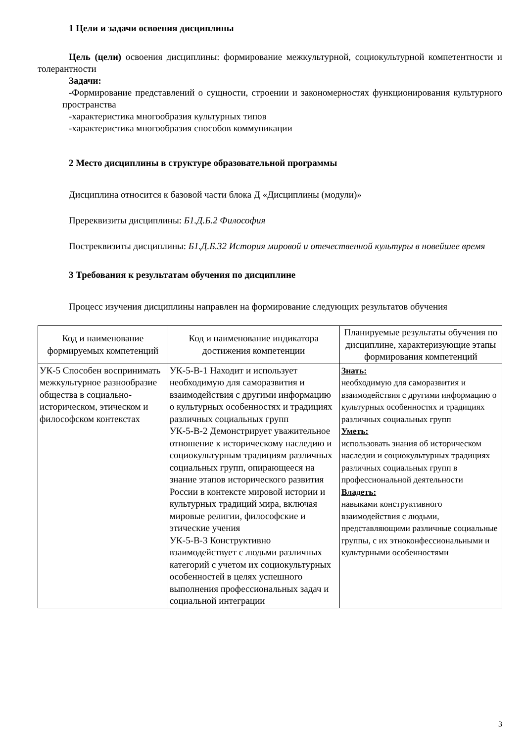1 Цели и задачи освоения дисциплины
Цель (цели) освоения дисциплины: формирование межкультурной, социокультурной компетентности и толерантности
Задачи:
-Формирование представлений о сущности, строении и закономерностях функционирования культурного пространства
-характеристика многообразия культурных типов
-характеристика многообразия способов коммуникации
2 Место дисциплины в структуре образовательной программы
Дисциплина относится к базовой части блока Д «Дисциплины (модули)»
Пререквизиты дисциплины: Б1.Д.Б.2 Философия
Постреквизиты дисциплины: Б1.Д.Б.32 История мировой и отечественной культуры в новейшее время
3 Требования к результатам обучения по дисциплине
Процесс изучения дисциплины направлен на формирование следующих результатов обучения
| Код и наименование формируемых компетенций | Код и наименование индикатора достижения компетенции | Планируемые результаты обучения по дисциплине, характеризующие этапы формирования компетенций |
| --- | --- | --- |
| УК-5 Способен воспринимать межкультурное разнообразие общества в социально-историческом, этическом и философском контекстах | УК-5-В-1 Находит и использует необходимую для саморазвития и взаимодействия с другими информацию о культурных особенностях и традициях различных социальных групп УК-5-В-2 Демонстрирует уважительное отношение к историческому наследию и социокультурным традициям различных социальных групп, опирающееся на знание этапов исторического развития России в контексте мировой истории и культурных традиций мира, включая мировые религии, философские и этические учения УК-5-В-3 Конструктивно взаимодействует с людьми различных категорий с учетом их социокультурных особенностей в целях успешного выполнения профессиональных задач и социальной интеграции | Знать: необходимую для саморазвития и взаимодействия с другими информацию о культурных особенностях и традициях различных социальных групп Уметь: использовать знания об историческом наследии и социокультурных традициях различных социальных групп в профессиональной деятельности Владеть: навыками конструктивного взаимодействия с людьми, представляющими различные социальные группы, с их этноконфессиональными и культурными особенностями |
3